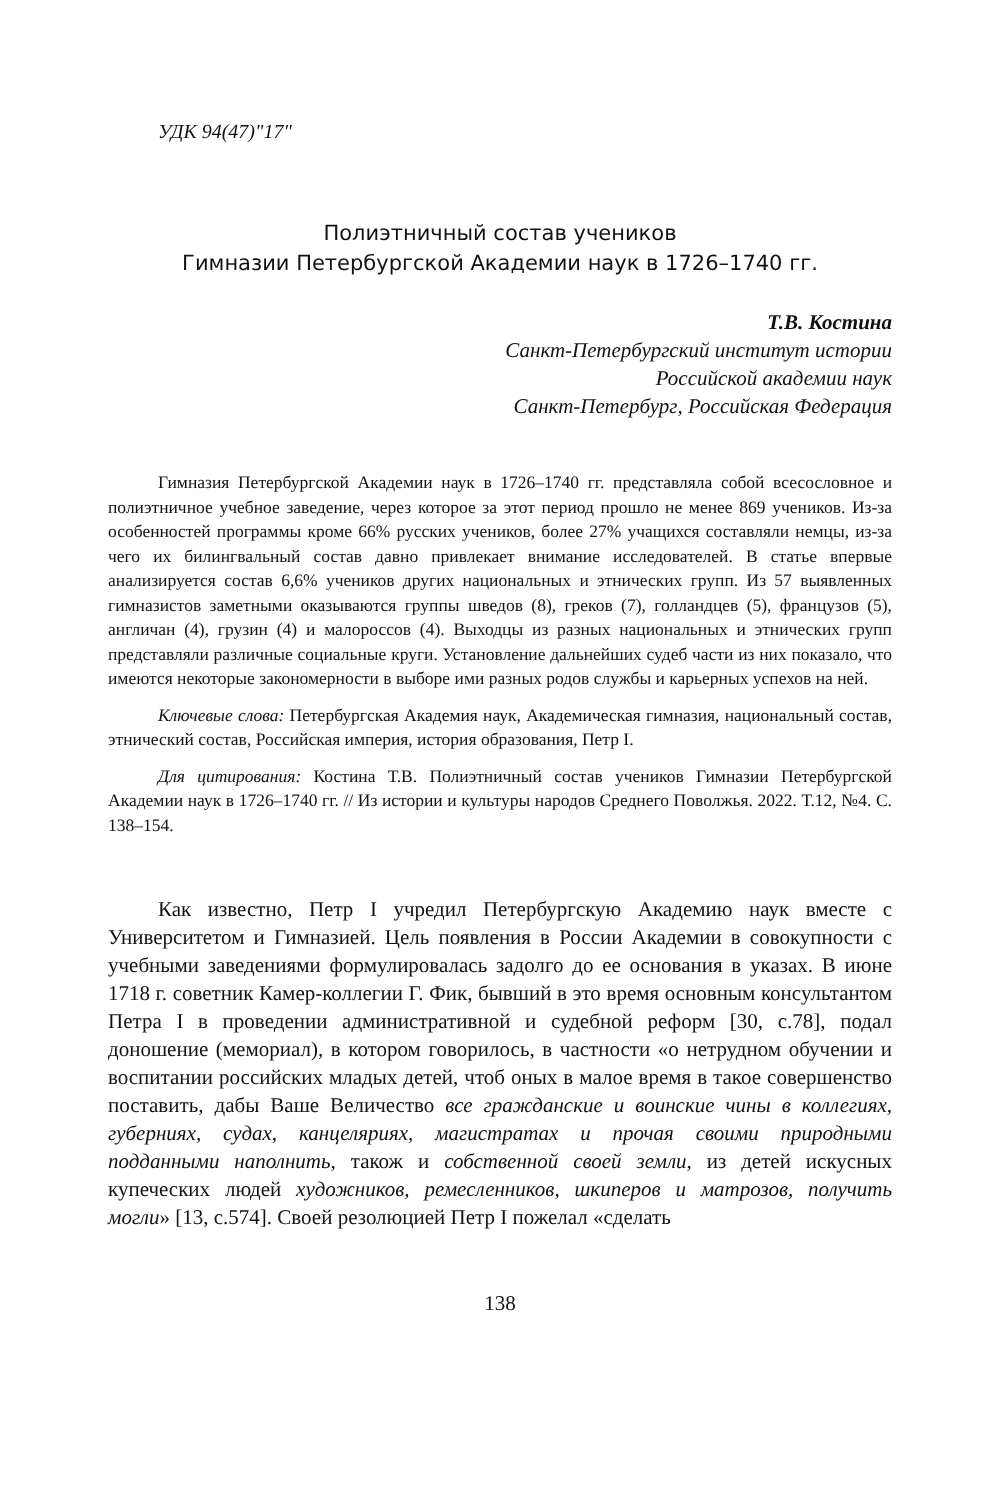УДК 94(47)"17"
Полиэтничный состав учеников
Гимназии Петербургской Академии наук в 1726–1740 гг.
Т.В. Костина
Санкт-Петербургский институт истории
Российской академии наук
Санкт-Петербург, Российская Федерация
Гимназия Петербургской Академии наук в 1726–1740 гг. представляла собой всесословное и полиэтничное учебное заведение, через которое за этот период прошло не менее 869 учеников. Из-за особенностей программы кроме 66% русских учеников, более 27% учащихся составляли немцы, из-за чего их билингвальный состав давно привлекает внимание исследователей. В статье впервые анализируется состав 6,6% учеников других национальных и этнических групп. Из 57 выявленных гимназистов заметными оказываются группы шведов (8), греков (7), голландцев (5), французов (5), англичан (4), грузин (4) и малороссов (4). Выходцы из разных национальных и этнических групп представляли различные социальные круги. Установление дальнейших судеб части из них показало, что имеются некоторые закономерности в выборе ими разных родов службы и карьерных успехов на ней.
Ключевые слова: Петербургская Академия наук, Академическая гимназия, национальный состав, этнический состав, Российская империя, история образования, Петр I.
Для цитирования: Костина Т.В. Полиэтничный состав учеников Гимназии Петербургской Академии наук в 1726–1740 гг. // Из истории и культуры народов Среднего Поволжья. 2022. Т.12, №4. С. 138–154.
Как известно, Петр I учредил Петербургскую Академию наук вместе с Университетом и Гимназией. Цель появления в России Академии в совокупности с учебными заведениями формулировалась задолго до ее основания в указах. В июне 1718 г. советник Камер-коллегии Г. Фик, бывший в это время основным консультантом Петра I в проведении административной и судебной реформ [30, с.78], подал доношение (мемориал), в котором говорилось, в частности «о нетрудном обучении и воспитании российских младых детей, чтоб оных в малое время в такое совершенство поставить, дабы Ваше Величество все гражданские и воинские чины в коллегиях, губерниях, судах, канцеляриях, магистратах и прочая своими природными подданными наполнить, також и собственной своей земли, из детей искусных купеческих людей художников, ремесленников, шкиперов и матрозов, получить могли» [13, с.574]. Своей резолюцией Петр I пожелал «сделать
138